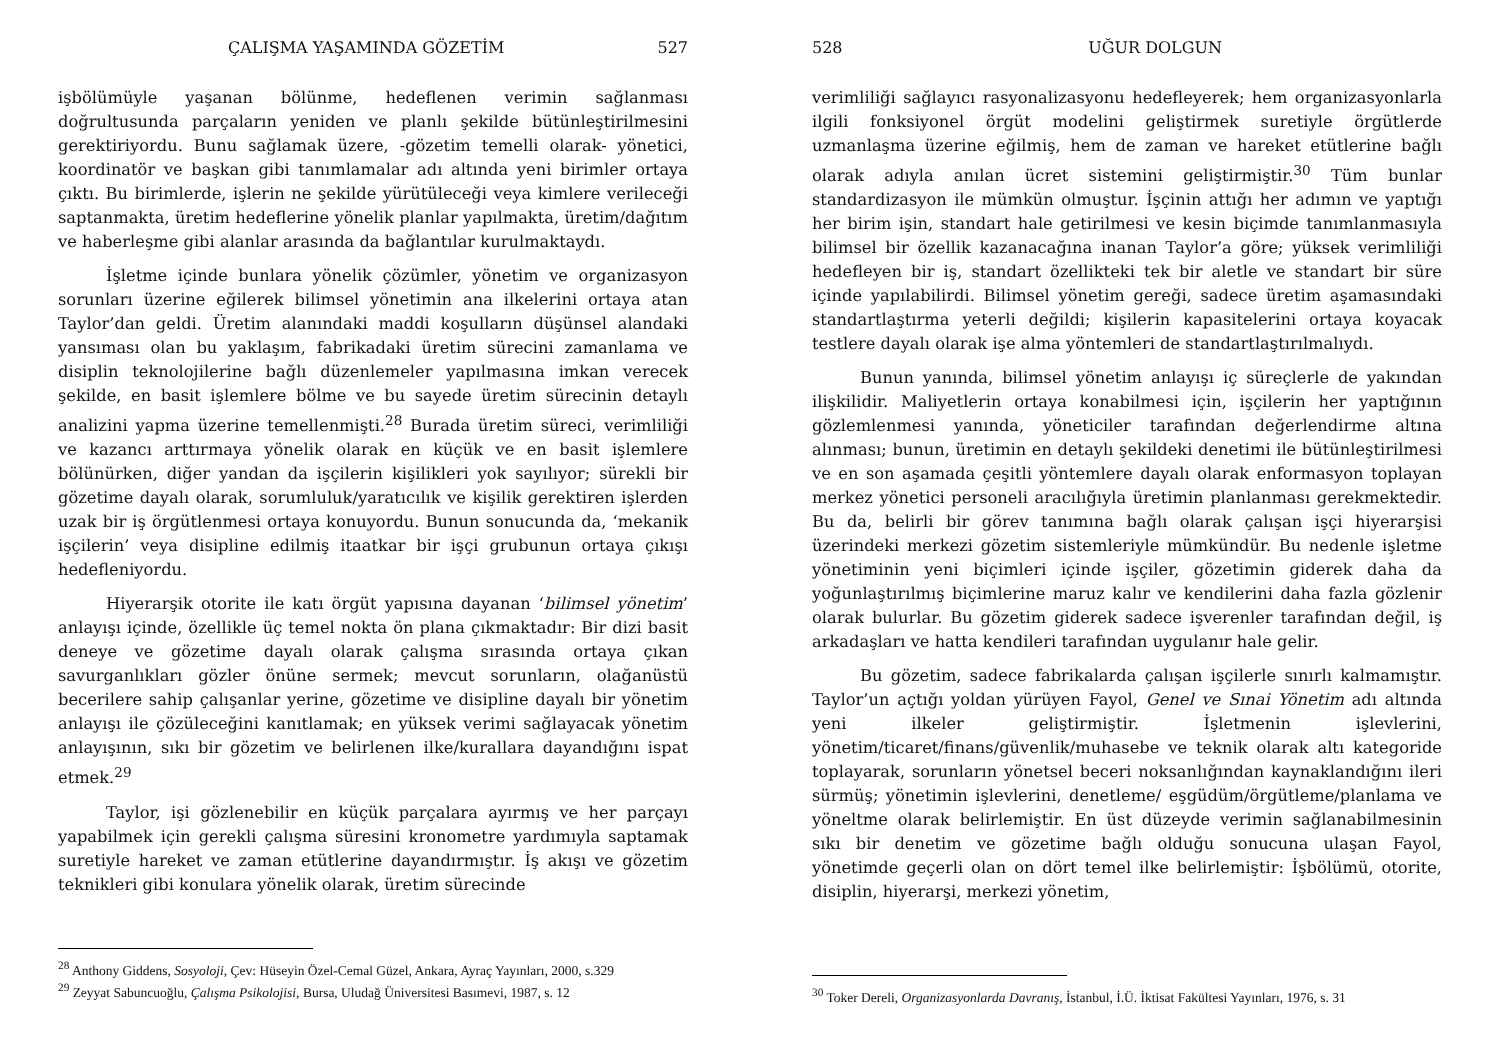ÇALIŞMA YAŞAMINDA GÖZETİM 527
işbölümüyle yaşanan bölünme, hedeflenen verimin sağlanması doğrultusunda parçaların yeniden ve planlı şekilde bütünleştirilmesini gerektiriyordu. Bunu sağlamak üzere, -gözetim temelli olarak- yönetici, koordinatör ve başkan gibi tanımlamalar adı altında yeni birimler ortaya çıktı. Bu birimlerde, işlerin ne şekilde yürütüleceği veya kimlere verileceği saptanmakta, üretim hedeflerine yönelik planlar yapılmakta, üretim/dağıtım ve haberleşme gibi alanlar arasında da bağlantılar kurulmaktaydı.
İşletme içinde bunlara yönelik çözümler, yönetim ve organizasyon sorunları üzerine eğilerek bilimsel yönetimin ana ilkelerini ortaya atan Taylor’dan geldi. Üretim alanındaki maddi koşulların düşünsel alandaki yansıması olan bu yaklaşım, fabrikadaki üretim sürecini zamanlama ve disiplin teknolojilerine bağlı düzenlemeler yapılmasına imkan verecek şekilde, en basit işlemlere bölme ve bu sayede üretim sürecinin detaylı analizini yapma üzerine temellenmişti.<sup>28</sup> Burada üretim süreci, verimliliği ve kazancı arttırmaya yönelik olarak en küçük ve en basit işlemlere bölünürken, diğer yandan da işçilerin kişilikleri yok sayılıyor; sürekli bir gözetime dayalı olarak, sorumluluk/yaratıcılık ve kişilik gerektiren işlerden uzak bir iş örgütlenmesi ortaya konuyordu. Bunun sonucunda da, ‘mekanik işçilerin’ veya disipline edilmiş itaatkar bir işçi grubunun ortaya çıkışı hedefleniyordu.
Hiyerarşik otorite ile katı örgüt yapısına dayanan ‘bilimsel yönetim’ anlayışı içinde, özellikle üç temel nokta ön plana çıkmaktadır: Bir dizi basit deneye ve gözetime dayalı olarak çalışma sırasında ortaya çıkan savurganlıkları gözler önüne sermek; mevcut sorunların, olağanüstü becerilere sahip çalışanlar yerine, gözetime ve disipline dayalı bir yönetim anlayışı ile çözüleceğini kanıtlamak; en yüksek verimi sağlayacak yönetim anlayışının, sıkı bir gözetim ve belirlenen ilke/kurallara dayandığını ispat etmek.<sup>29</sup>
Taylor, işi gözlenebilir en küçük parçalara ayırmış ve her parçayı yapabilmek için gerekli çalışma süresini kronometre yardımıyla saptamak suretiyle hareket ve zaman etütlerine dayandırmıştır. İş akışı ve gözetim teknikleri gibi konulara yönelik olarak, üretim sürecinde
<sup>28</sup> Anthony Giddens, Sosyoloji, Çev: Hüseyin Özel-Cemal Güzel, Ankara, Ayraç Yayınları, 2000, s.329
<sup>29</sup> Zeyyat Sabuncuoğlu, Çalışma Psikolojisi, Bursa, Uludağ Üniversitesi Basımevi, 1987, s. 12
528 UĞUR DOLGUN
verimliliği sağlayıcı rasyonalizasyonu hedefleyerek; hem organizasyonlarla ilgili fonksiyonel örgüt modelini geliştirmek suretiyle örgütlerde uzmanlaşma üzerine eğilmiş, hem de zaman ve hareket etütlerine bağlı olarak adıyla anılan ücret sistemini geliştirmiştir.<sup>30</sup> Tüm bunlar standardizasyon ile mümkün olmuştur. İşçinin attığı her adımın ve yaptığı her birim işin, standart hale getirilmesi ve kesin biçimde tanımlanmasıyla bilimsel bir özellik kazanacağına inanan Taylor’a göre; yüksek verimliliği hedefleyen bir iş, standart özellikteki tek bir aletle ve standart bir süre içinde yapılabilirdi. Bilimsel yönetim gereği, sadece üretim aşamasındaki standartlaştırma yeterli değildi; kişilerin kapasitelerini ortaya koyacak testlere dayalı olarak işe alma yöntemleri de standartlaştırılmalıydı.
Bunun yanında, bilimsel yönetim anlayışı iç süreçlerle de yakından ilişkilidir. Maliyetlerin ortaya konabilmesi için, işçilerin her yaptığının gözlemlenmesi yanında, yöneticiler tarafından değerlendirme altına alınması; bunun, üretimin en detaylı şekildeki denetimi ile bütünleştirilmesi ve en son aşamada çeşitli yöntemlere dayalı olarak enformasyon toplayan merkez yönetici personeli aracılığıyla üretimin planlanması gerekmektedir. Bu da, belirli bir görev tanımına bağlı olarak çalışan işçi hiyerarşisi üzerindeki merkezi gözetim sistemleriyle mümkündür. Bu nedenle işletme yönetiminin yeni biçimleri içinde işçiler, gözetimin giderek daha da yoğunlaştırılmış biçimlerine maruz kalır ve kendilerini daha fazla gözlenir olarak bulurlar. Bu gözetim giderek sadece işverenler tarafından değil, iş arkadaşları ve hatta kendileri tarafından uygulanır hale gelir.
Bu gözetim, sadece fabrikalarda çalışan işçilerle sınırlı kalmamıştır. Taylor’un açtığı yoldan yürüyen Fayol, Genel ve Sınai Yönetim adı altında yeni ilkeler geliştirmiştir. İşletmenin işlevlerini, yönetim/ticaret/finans/güvenlik/muhasebe ve teknik olarak altı kategoride toplayarak, sorunların yönetsel beceri noksanlığından kaynaklandığını ileri sürmüş; yönetimin işlevlerini, denetleme/ eşgüdüm/örgütleme/planlama ve yöneltme olarak belirlemiştir. En üst düzeyde verimin sağlanabilmesinin sıkı bir denetim ve gözetime bağlı olduğu sonucuna ulaşan Fayol, yönetimde geçerli olan on dört temel ilke belirlemiştir: İşbölümü, otorite, disiplin, hiyerarşi, merkezi yönetim,
<sup>30</sup> Toker Dereli, Organizasyonlarda Davranış, İstanbul, İ.Ü. İktisat Fakültesi Yayınları, 1976, s. 31